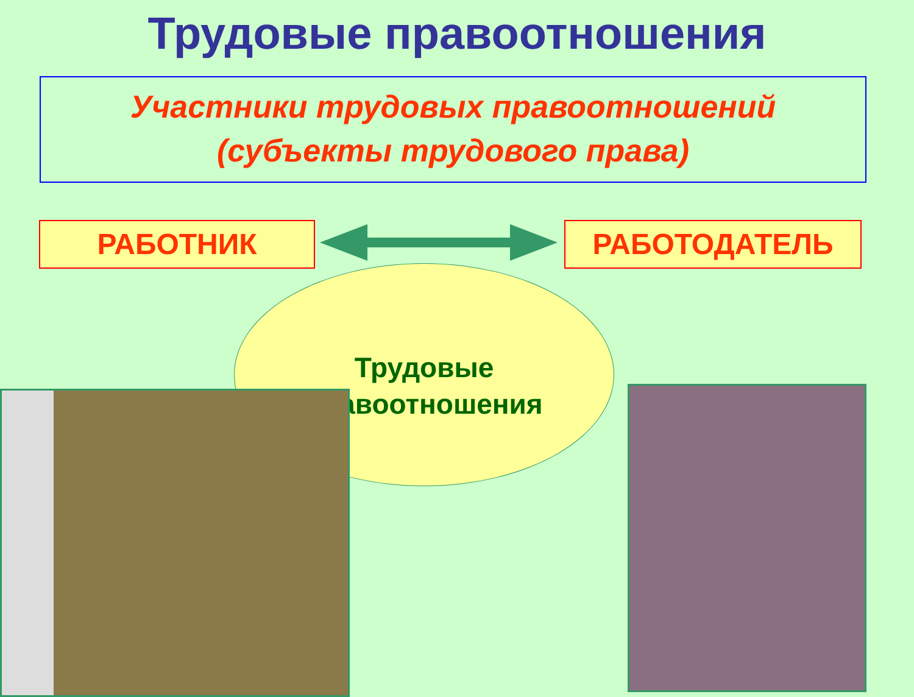Трудовые правоотношения
Участники трудовых правоотношений
(субъекты трудового права)
РАБОТНИК РАБОТОДАТЕЛЬ
Трудовые
правоотношения